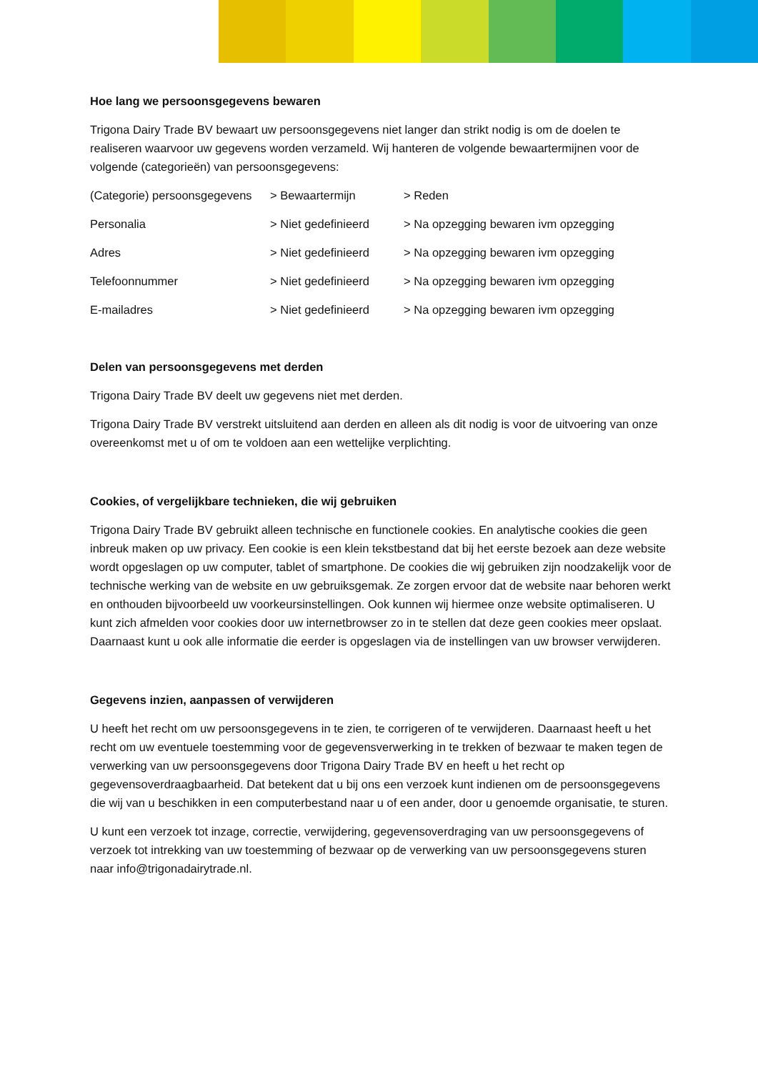Hoe lang we persoonsgegevens bewaren
Trigona Dairy Trade BV bewaart uw persoonsgegevens niet langer dan strikt nodig is om de doelen te realiseren waarvoor uw gegevens worden verzameld. Wij hanteren de volgende bewaartermijnen voor de volgende (categorieën) van persoonsgegevens:
| (Categorie) persoonsgegevens | > Bewaartermijn | > Reden |
| --- | --- | --- |
| Personalia | > Niet gedefinieerd | > Na opzegging bewaren ivm opzegging |
| Adres | > Niet gedefinieerd | > Na opzegging bewaren ivm opzegging |
| Telefoonnummer | > Niet gedefinieerd | > Na opzegging bewaren ivm opzegging |
| E-mailadres | > Niet gedefinieerd | > Na opzegging bewaren ivm opzegging |
Delen van persoonsgegevens met derden
Trigona Dairy Trade BV deelt uw gegevens niet met derden.
Trigona Dairy Trade BV verstrekt uitsluitend aan derden en alleen als dit nodig is voor de uitvoering van onze overeenkomst met u of om te voldoen aan een wettelijke verplichting.
Cookies, of vergelijkbare technieken, die wij gebruiken
Trigona Dairy Trade BV gebruikt alleen technische en functionele cookies. En analytische cookies die geen inbreuk maken op uw privacy. Een cookie is een klein tekstbestand dat bij het eerste bezoek aan deze website wordt opgeslagen op uw computer, tablet of smartphone. De cookies die wij gebruiken zijn noodzakelijk voor de technische werking van de website en uw gebruiksgemak. Ze zorgen ervoor dat de website naar behoren werkt en onthouden bijvoorbeeld uw voorkeursinstellingen. Ook kunnen wij hiermee onze website optimaliseren. U kunt zich afmelden voor cookies door uw internetbrowser zo in te stellen dat deze geen cookies meer opslaat. Daarnaast kunt u ook alle informatie die eerder is opgeslagen via de instellingen van uw browser verwijderen.
Gegevens inzien, aanpassen of verwijderen
U heeft het recht om uw persoonsgegevens in te zien, te corrigeren of te verwijderen. Daarnaast heeft u het recht om uw eventuele toestemming voor de gegevensverwerking in te trekken of bezwaar te maken tegen de verwerking van uw persoonsgegevens door Trigona Dairy Trade BV en heeft u het recht op gegevensoverdraagbaarheid. Dat betekent dat u bij ons een verzoek kunt indienen om de persoonsgegevens die wij van u beschikken in een computerbestand naar u of een ander, door u genoemde organisatie, te sturen.
U kunt een verzoek tot inzage, correctie, verwijdering, gegevensoverdraging van uw persoonsgegevens of verzoek tot intrekking van uw toestemming of bezwaar op de verwerking van uw persoonsgegevens sturen naar info@trigonadairytrade.nl.